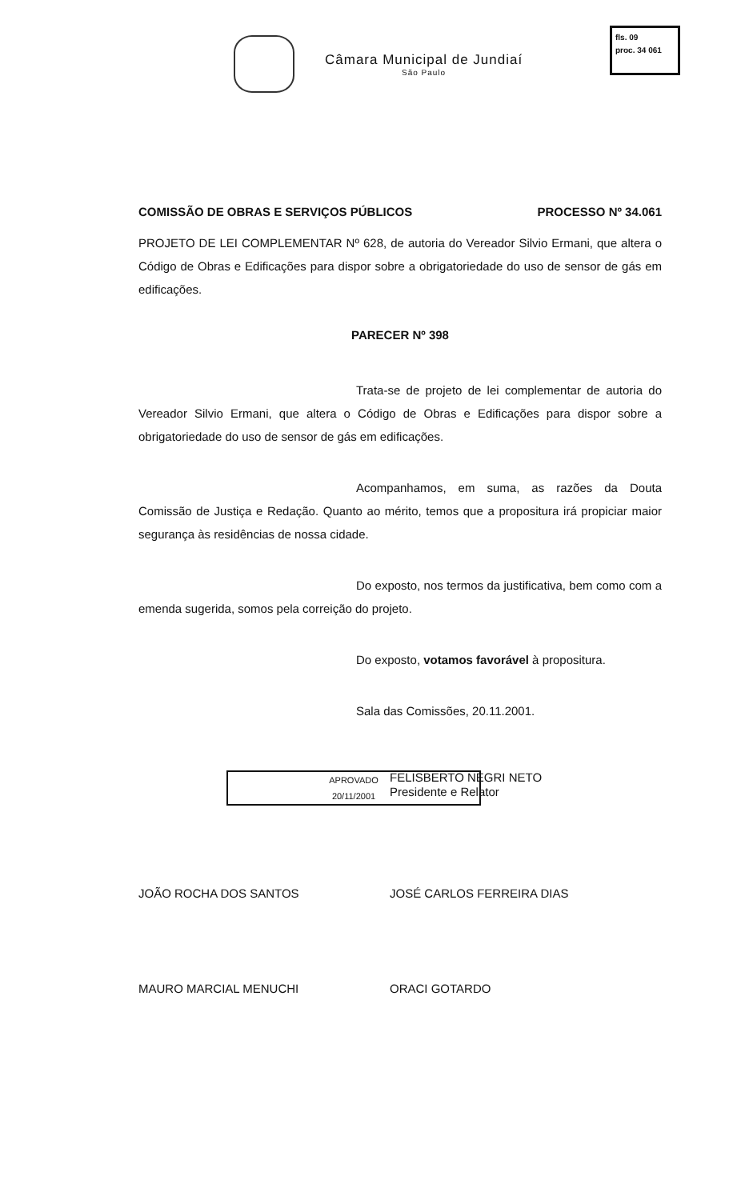Câmara Municipal de Jundiaí
São Paulo
fls. 09
proc. 34 061
COMISSÃO DE OBRAS E SERVIÇOS PÚBLICOS PROCESSO Nº 34.061
PROJETO DE LEI COMPLEMENTAR Nº 628, de autoria do Vereador Silvio Ermani, que altera o Código de Obras e Edificações para dispor sobre a obrigatoriedade do uso de sensor de gás em edificações.
PARECER Nº 398
Trata-se de projeto de lei complementar de autoria do Vereador Silvio Ermani, que altera o Código de Obras e Edificações para dispor sobre a obrigatoriedade do uso de sensor de gás em edificações.
Acompanhamos, em suma, as razões da Douta Comissão de Justiça e Redação. Quanto ao mérito, temos que a propositura irá propiciar maior segurança às residências de nossa cidade.
Do exposto, nos termos da justificativa, bem como com a emenda sugerida, somos pela correição do projeto.
Do exposto, votamos favorável à propositura.
Sala das Comissões, 20.11.2001.
APROVADO
20/11/2001
FELISBERTO NEGRI NETO
Presidente e Relator
JOÃO ROCHA DOS SANTOS JOSÉ CARLOS FERREIRA DIAS
MAURO MARCIAL MENUCHI ORACI GOTARDO